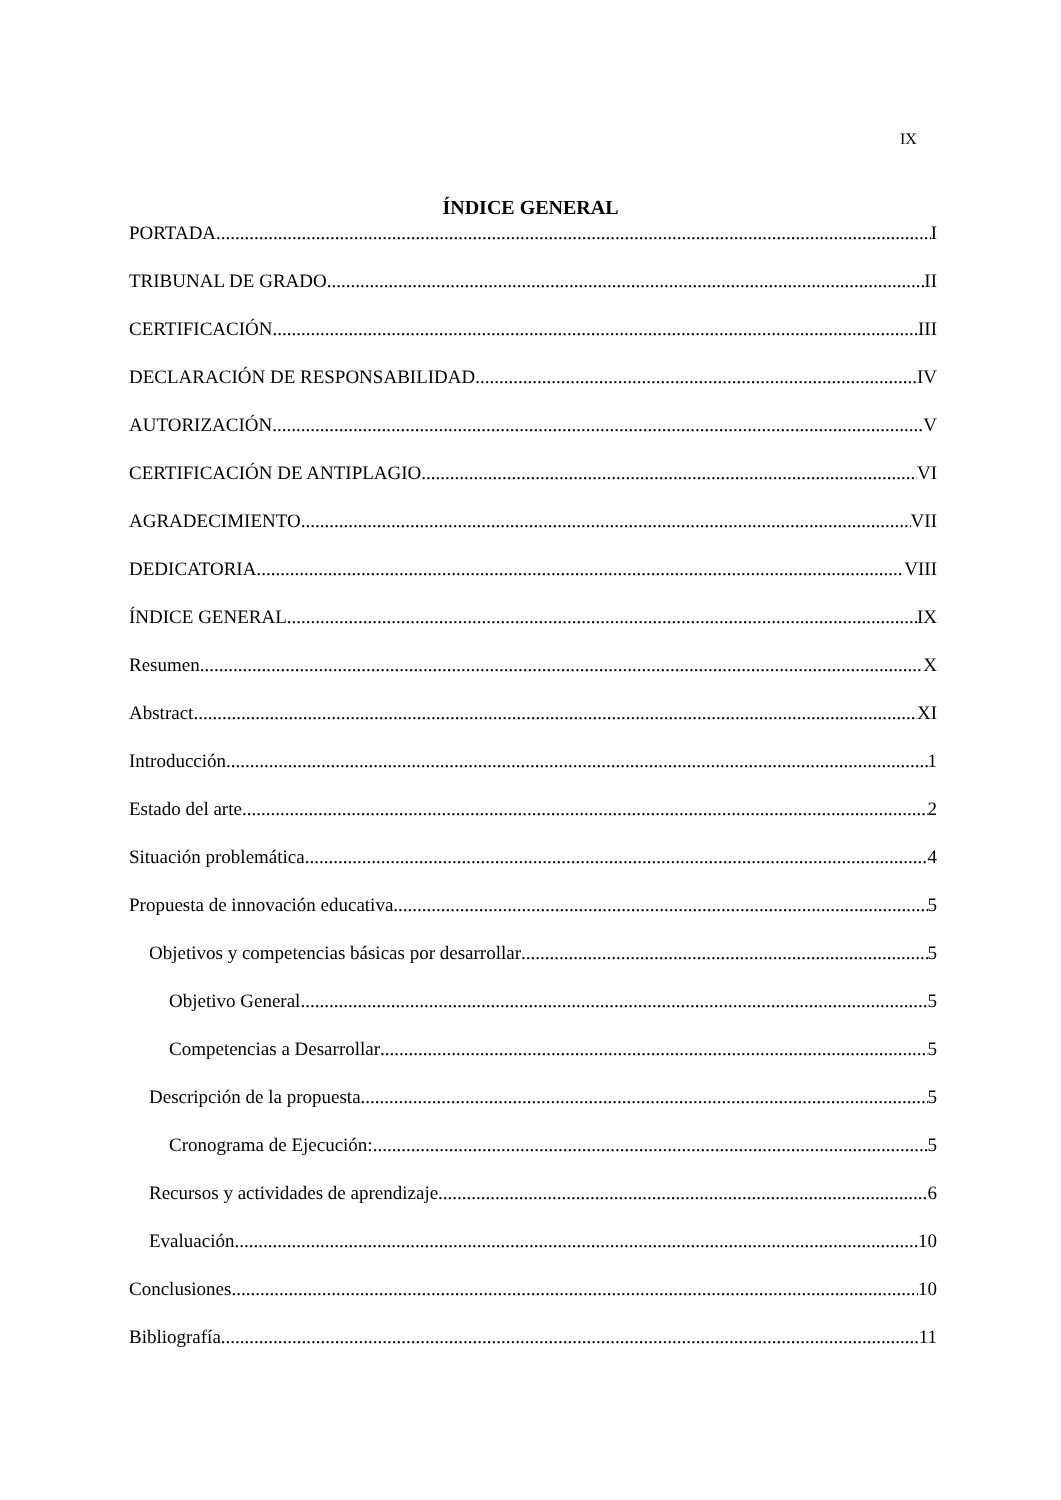IX
ÍNDICE GENERAL
PORTADA I
TRIBUNAL DE GRADO II
CERTIFICACIÓN III
DECLARACIÓN DE RESPONSABILIDAD IV
AUTORIZACIÓN V
CERTIFICACIÓN DE ANTIPLAGIO VI
AGRADECIMIENTO VII
DEDICATORIA VIII
ÍNDICE GENERAL IX
Resumen X
Abstract XI
Introducción 1
Estado del arte 2
Situación problemática 4
Propuesta de innovación educativa 5
Objetivos y competencias básicas por desarrollar 5
Objetivo General 5
Competencias a Desarrollar 5
Descripción de la propuesta 5
Cronograma de Ejecución: 5
Recursos y actividades de aprendizaje 6
Evaluación 10
Conclusiones 10
Bibliografía 11